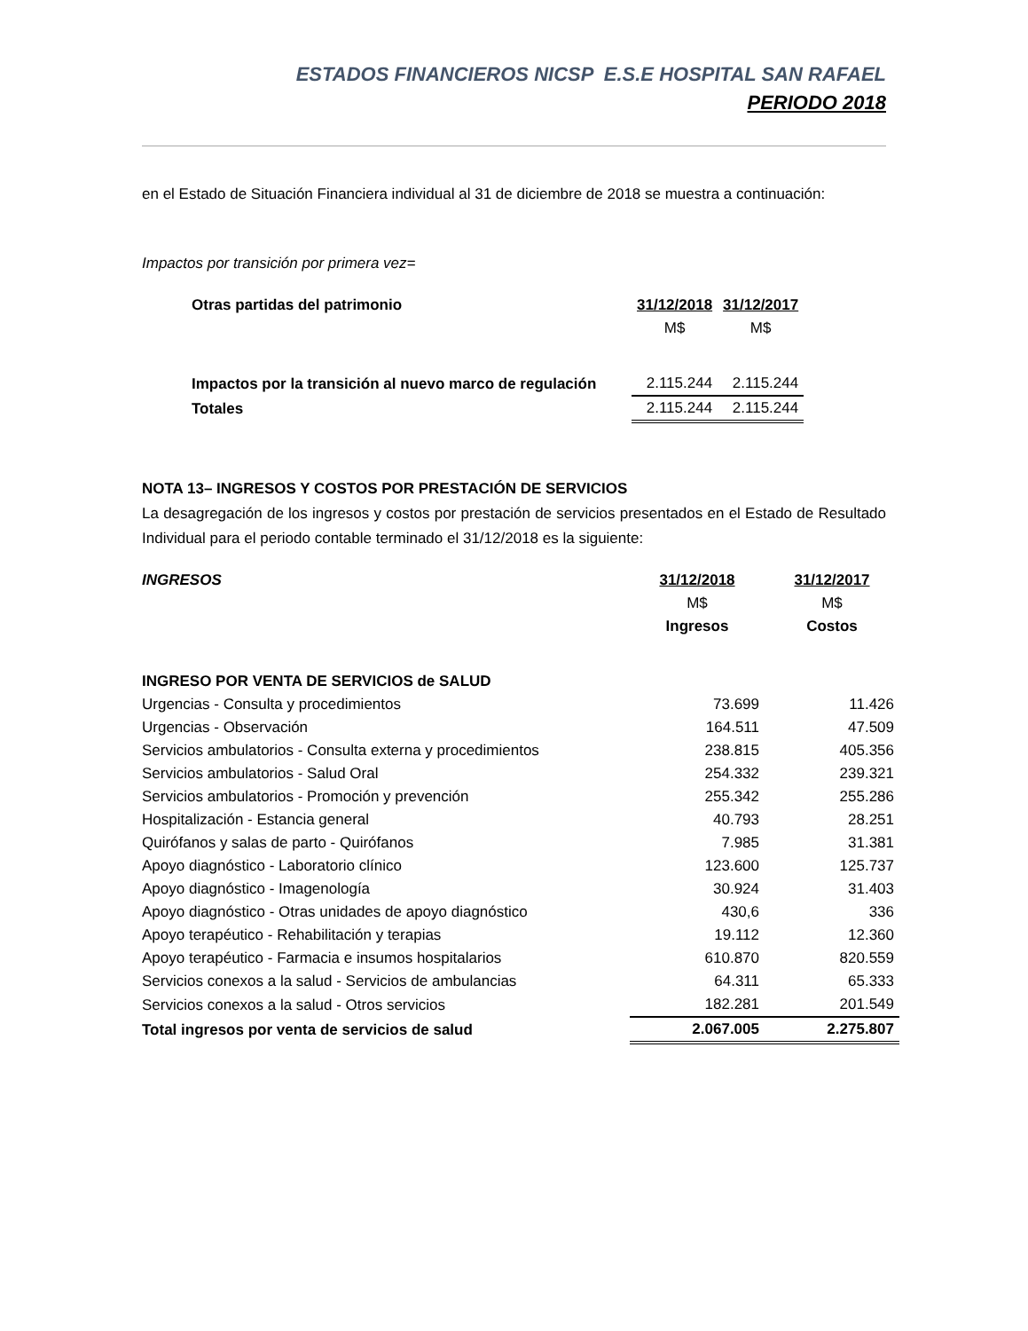ESTADOS FINANCIEROS NICSP E.S.E HOSPITAL SAN RAFAEL
PERIODO 2018
en el Estado de Situación Financiera individual al 31 de diciembre de 2018 se muestra a continuación:
Impactos por transición por primera vez=
| Otras partidas del patrimonio | 31/12/2018 | 31/12/2017 |
| | M$ | M$ |
| Impactos por la transición al nuevo marco de regulación | 2.115.244 | 2.115.244 |
| Totales | 2.115.244 | 2.115.244 |
NOTA 13– INGRESOS Y COSTOS POR PRESTACIÓN DE SERVICIOS
La desagregación de los ingresos y costos por prestación de servicios presentados en el Estado de Resultado Individual para el periodo contable terminado el 31/12/2018 es la siguiente:
| INGRESOS | 31/12/2018 | 31/12/2017 |
| | M$ | M$ |
| | Ingresos | Costos |
| INGRESO POR VENTA DE SERVICIOS de SALUD | | |
| Urgencias - Consulta y procedimientos | 73.699 | 11.426 |
| Urgencias - Observación | 164.511 | 47.509 |
| Servicios ambulatorios - Consulta externa y procedimientos | 238.815 | 405.356 |
| Servicios ambulatorios - Salud Oral | 254.332 | 239.321 |
| Servicios ambulatorios - Promoción y prevención | 255.342 | 255.286 |
| Hospitalización - Estancia general | 40.793 | 28.251 |
| Quirófanos y salas de parto - Quirófanos | 7.985 | 31.381 |
| Apoyo diagnóstico - Laboratorio clínico | 123.600 | 125.737 |
| Apoyo diagnóstico - Imagenología | 30.924 | 31.403 |
| Apoyo diagnóstico - Otras unidades de apoyo diagnóstico | 430,6 | 336 |
| Apoyo terapéutico - Rehabilitación y terapias | 19.112 | 12.360 |
| Apoyo terapéutico - Farmacia e insumos hospitalarios | 610.870 | 820.559 |
| Servicios conexos a la salud - Servicios de ambulancias | 64.311 | 65.333 |
| Servicios conexos a la salud - Otros servicios | 182.281 | 201.549 |
| Total ingresos por venta de servicios de salud | 2.067.005 | 2.275.807 |